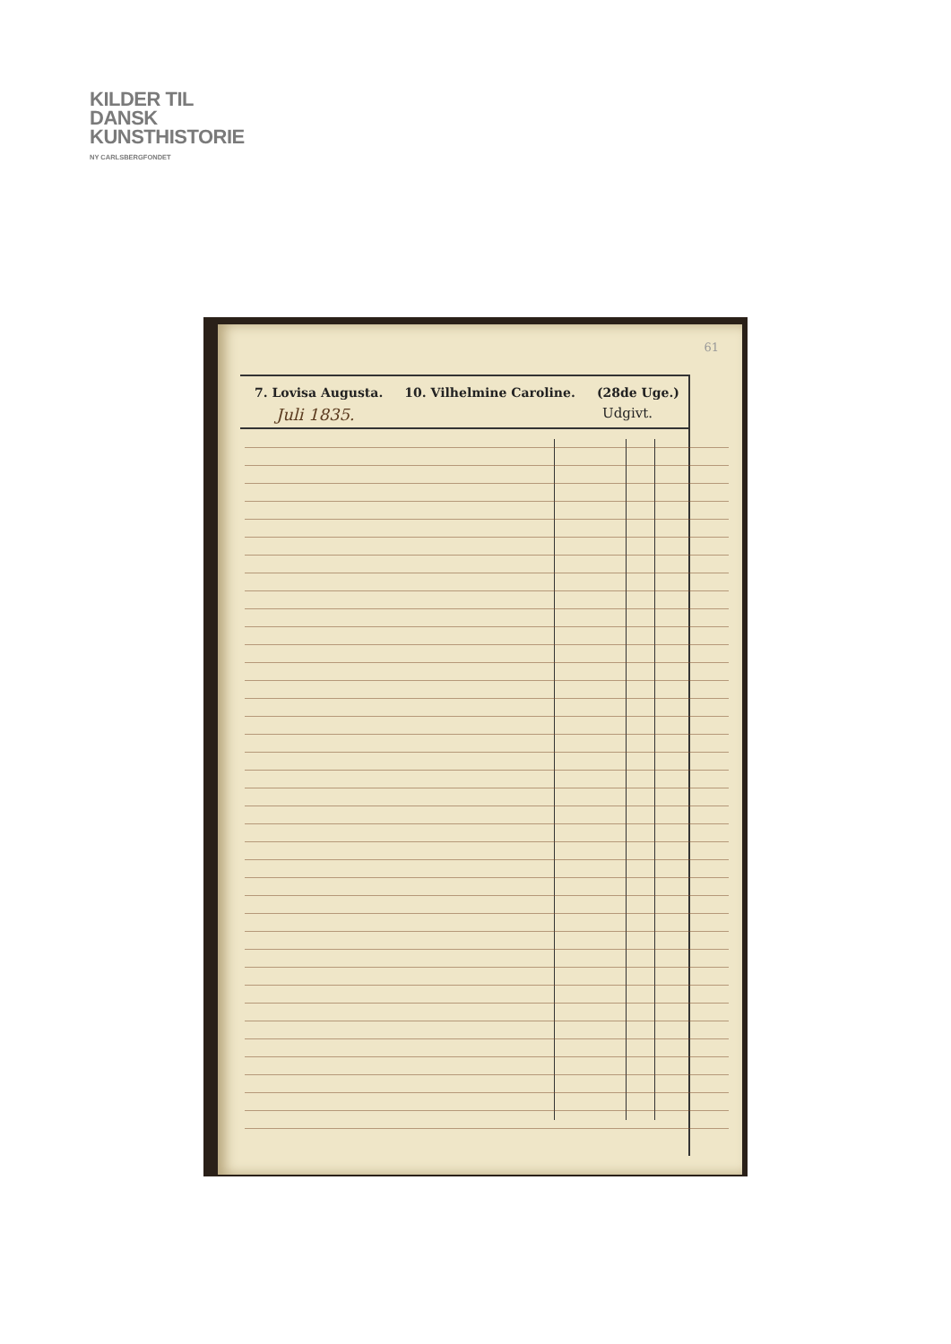KILDER TIL
DANSK
KUNSTHISTORIE
NY CARLSBERGFONDET
61
7. Lovisa Augusta. 10. Vilhelmine Caroline. (28de Uge.)
Juli 1835. Udgivt.